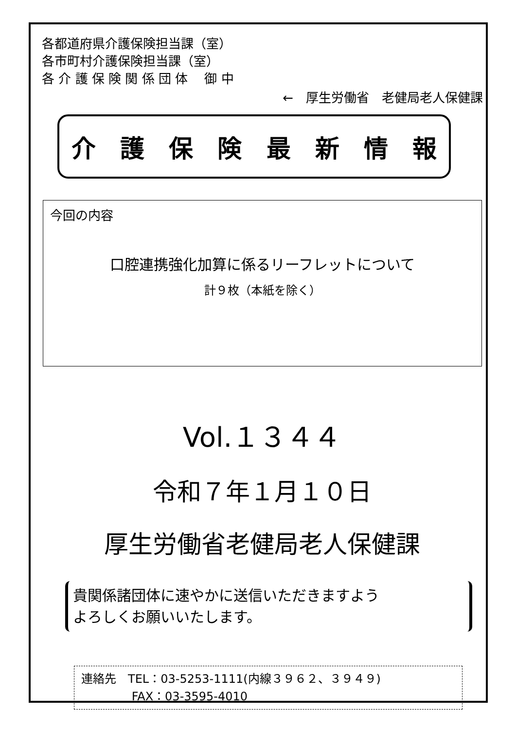各都道府県介護保険担当課（室）
各市町村介護保険担当課（室）
各 介 護 保 険 関 係 団 体　 御 中
←　厚生労働省　老健局老人保健課
介護保険最新情報
今回の内容
口腔連携強化加算に係るリーフレットについて
計９枚（本紙を除く）
Vol.１３４４
令和７年１月１０日
厚生労働省老健局老人保健課
貴関係諸団体に速やかに送信いただきますよう
よろしくお願いいたします。
連絡先　TEL：03-5253-1111(内線３９６２、３９４９)
　　　　 FAX：03-3595-4010